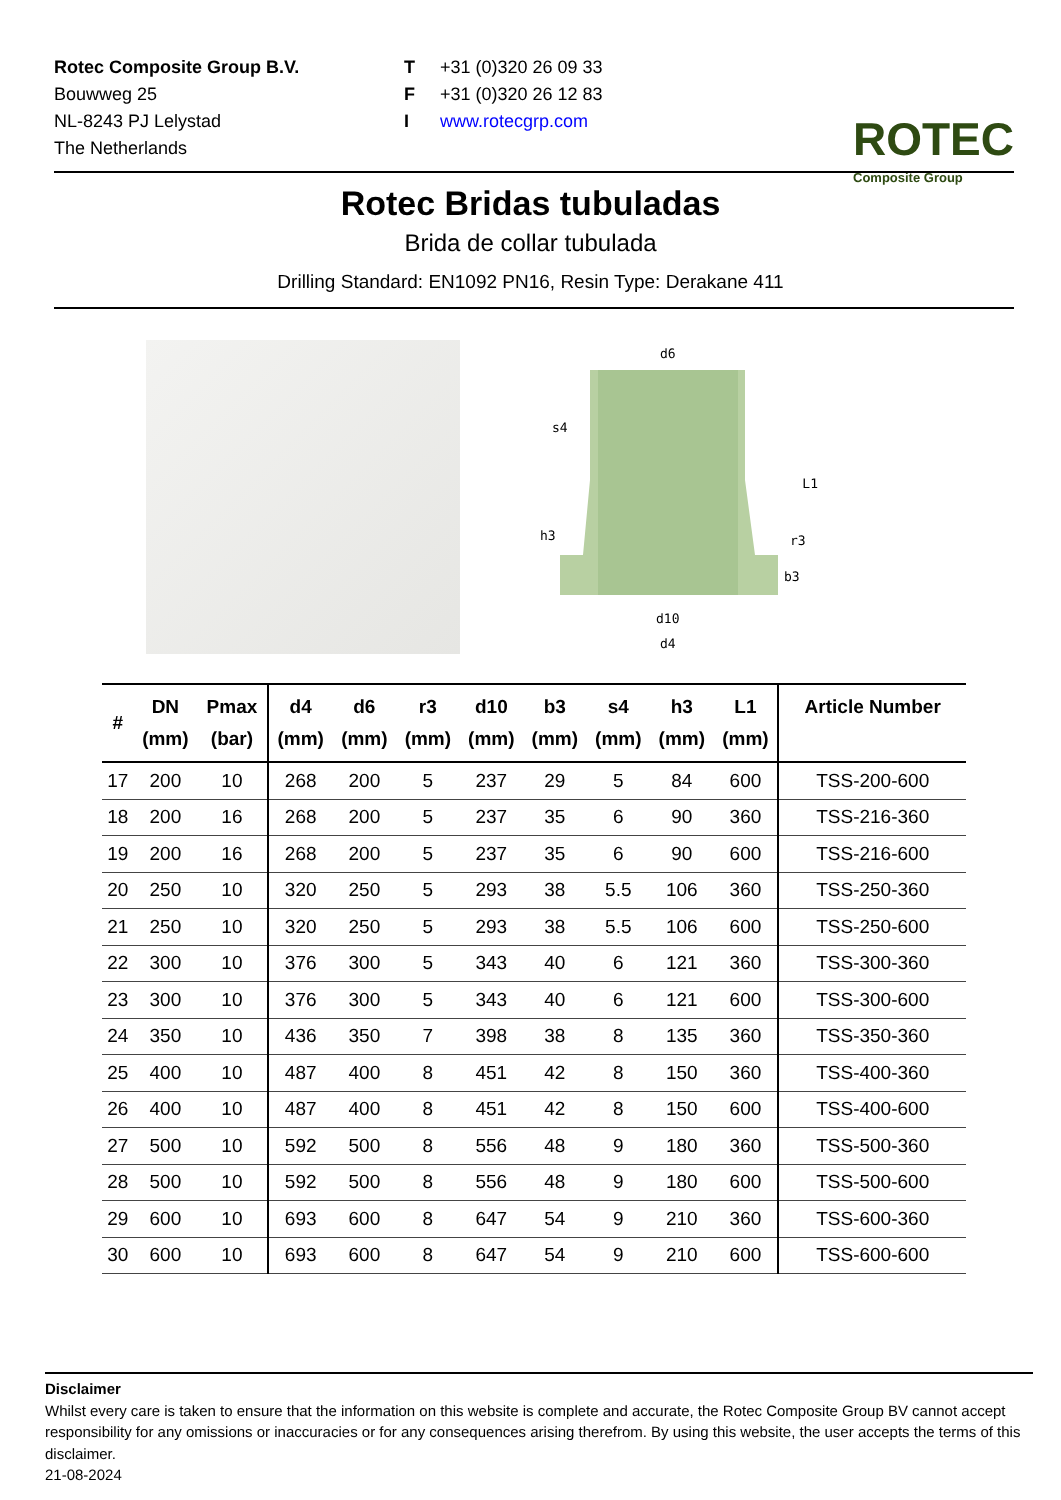Rotec Composite Group B.V.
Bouwweg 25
NL-8243 PJ Lelystad
The Netherlands
T
F
I
+31 (0)320 26 09 33
+31 (0)320 26 12 83
www.rotecgrp.com
ROTEC
Composite Group
Rotec Bridas tubuladas
Brida de collar tubulada
Drilling Standard: EN1092 PN16, Resin Type: Derakane 411
d6
s4
L1
h3
r3
b3
d10
d4
| # | DN (mm) | Pmax (bar) | d4 (mm) | d6 (mm) | r3 (mm) | d10 (mm) | b3 (mm) | s4 (mm) | h3 (mm) | L1 (mm) | Article Number |
| --- | --- | --- | --- | --- | --- | --- | --- | --- | --- | --- | --- |
| 17 | 200 | 10 | 268 | 200 | 5 | 237 | 29 | 5 | 84 | 600 | TSS-200-600 |
| 18 | 200 | 16 | 268 | 200 | 5 | 237 | 35 | 6 | 90 | 360 | TSS-216-360 |
| 19 | 200 | 16 | 268 | 200 | 5 | 237 | 35 | 6 | 90 | 600 | TSS-216-600 |
| 20 | 250 | 10 | 320 | 250 | 5 | 293 | 38 | 5.5 | 106 | 360 | TSS-250-360 |
| 21 | 250 | 10 | 320 | 250 | 5 | 293 | 38 | 5.5 | 106 | 600 | TSS-250-600 |
| 22 | 300 | 10 | 376 | 300 | 5 | 343 | 40 | 6 | 121 | 360 | TSS-300-360 |
| 23 | 300 | 10 | 376 | 300 | 5 | 343 | 40 | 6 | 121 | 600 | TSS-300-600 |
| 24 | 350 | 10 | 436 | 350 | 7 | 398 | 38 | 8 | 135 | 360 | TSS-350-360 |
| 25 | 400 | 10 | 487 | 400 | 8 | 451 | 42 | 8 | 150 | 360 | TSS-400-360 |
| 26 | 400 | 10 | 487 | 400 | 8 | 451 | 42 | 8 | 150 | 600 | TSS-400-600 |
| 27 | 500 | 10 | 592 | 500 | 8 | 556 | 48 | 9 | 180 | 360 | TSS-500-360 |
| 28 | 500 | 10 | 592 | 500 | 8 | 556 | 48 | 9 | 180 | 600 | TSS-500-600 |
| 29 | 600 | 10 | 693 | 600 | 8 | 647 | 54 | 9 | 210 | 360 | TSS-600-360 |
| 30 | 600 | 10 | 693 | 600 | 8 | 647 | 54 | 9 | 210 | 600 | TSS-600-600 |
Disclaimer
Whilst every care is taken to ensure that the information on this website is complete and accurate, the Rotec Composite Group BV cannot accept responsibility for any omissions or inaccuracies or for any consequences arising therefrom. By using this website, the user accepts the terms of this disclaimer.
21-08-2024